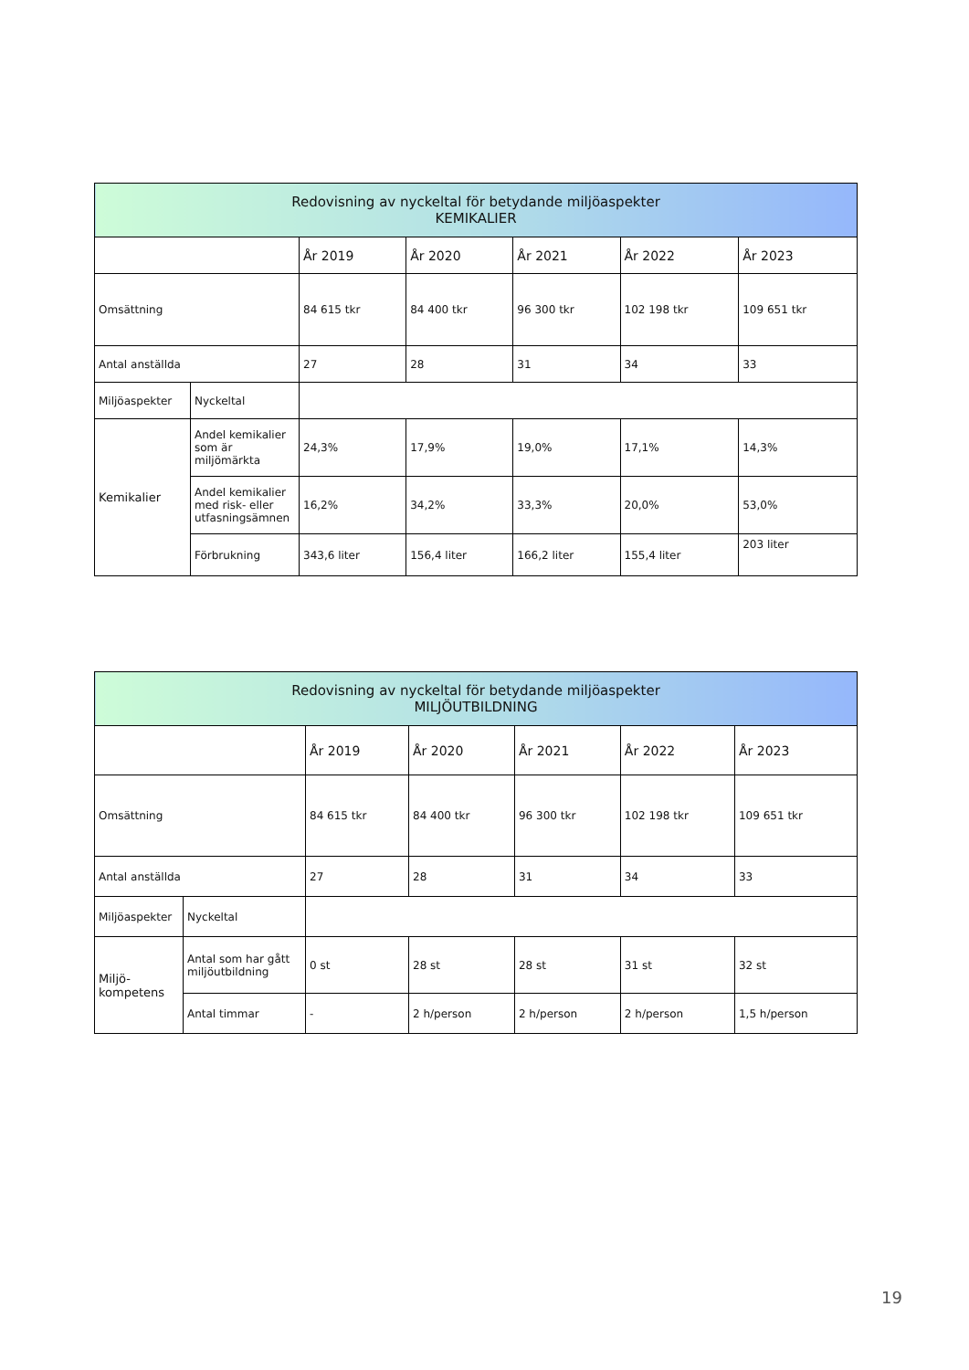| Redovisning av nyckeltal för betydande miljöaspekter KEMIKALIER | | | | | | |
| --- | --- | --- | --- | --- | --- | --- |
| | | År 2019 | År 2020 | År 2021 | År 2022 | År 2023 |
| Omsättning | | 84 615 tkr | 84 400 tkr | 96 300 tkr | 102 198 tkr | 109 651 tkr |
| Antal anställda | | 27 | 28 | 31 | 34 | 33 |
| Miljöaspekter | Nyckeltal | | | | | |
| Kemikalier | Andel kemikalier som är miljömärkta | 24,3% | 17,9% | 19,0% | 17,1% | 14,3% |
| | Andel kemikalier med risk- eller utfasningsämnen | 16,2% | 34,2% | 33,3% | 20,0% | 53,0% |
| | Förbrukning | 343,6 liter | 156,4 liter | 166,2 liter | 155,4 liter | 203 liter |
| Redovisning av nyckeltal för betydande miljöaspekter MILJÖUTBILDNING | | | | | | |
| --- | --- | --- | --- | --- | --- | --- |
| | | År 2019 | År 2020 | År 2021 | År 2022 | År 2023 |
| Omsättning | | 84 615 tkr | 84 400 tkr | 96 300 tkr | 102 198 tkr | 109 651 tkr |
| Antal anställda | | 27 | 28 | 31 | 34 | 33 |
| Miljöaspekter | Nyckeltal | | | | | |
| Miljö- kompetens | Antal som har gått miljöutbildning | 0 st | 28 st | 28 st | 31 st | 32 st |
| | Antal timmar | - | 2 h/person | 2 h/person | 2 h/person | 1,5 h/person |
19